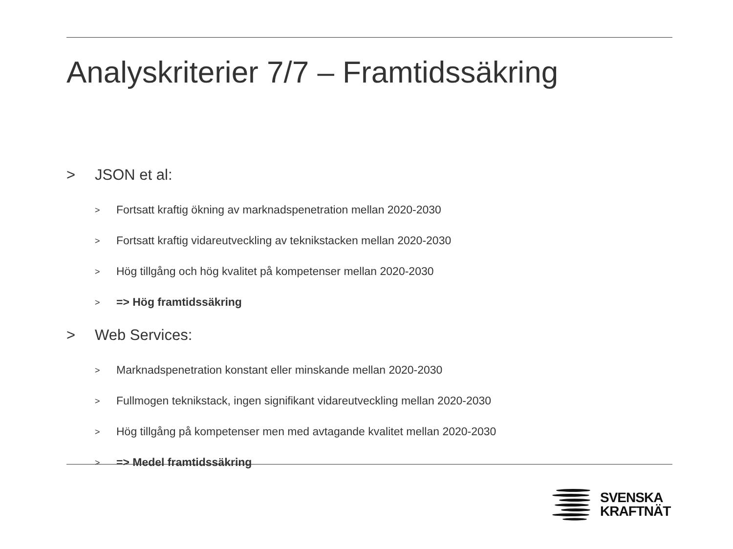Analyskriterier 7/7 – Framtidssäkring
> JSON et al:
> Fortsatt kraftig ökning av marknadspenetration mellan 2020-2030
> Fortsatt kraftig vidareutveckling av teknikstacken mellan 2020-2030
> Hög tillgång och hög kvalitet på kompetenser mellan 2020-2030
> => Hög framtidssäkring
> Web Services:
> Marknadspenetration konstant eller minskande mellan 2020-2030
> Fullmogen teknikstack, ingen signifikant vidareutveckling mellan 2020-2030
> Hög tillgång på kompetenser men med avtagande kvalitet mellan 2020-2030
> => Medel framtidssäkring
SVENSKA
KRAFTNÄT